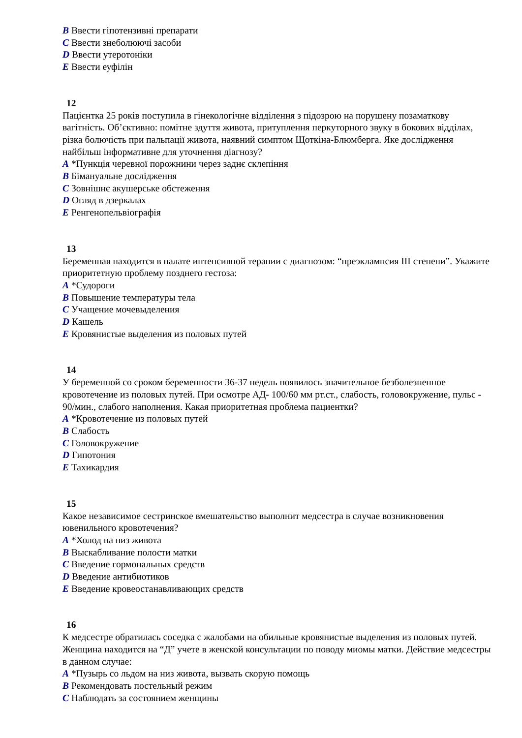B Ввести гіпотензивні препарати
C Ввести знеболюючі засоби
D Ввести утеротоніки
E Ввести еуфілін
12
Пацієнтка 25 років поступила в гінекологічне відділення з підозрою на порушену позаматкову вагітність. Об’єктивно: помітне здуття живота, притуплення перкуторного звуку в бокових відділах, різка болючість при пальпації живота, наявний симптом Щоткіна-Блюмберга. Яке дослідження найбільш інформативне для уточнення діагнозу?
A *Пункція черевної порожнини через заднє склепіння
B Бімануальне дослідження
C Зовнішнє акушерське обстеження
D Огляд в дзеркалах
E Ренгенопельвіографія
13
Беременная находится в палате интенсивной терапии с диагнозом: “преэклампсия III степени”. Укажите приоритетную проблему позднего гестоза:
A *Судороги
B Повышение температуры тела
C Учащение мочевыделения
D Кашель
E Кровянистые выделения из половых путей
14
У беременной со сроком беременности 36-37 недель появилось значительное безболезненное кровотечение из половых путей. При осмотре АД- 100/60 мм рт.ст., слабость, головокружение, пульс - 90/мин., слабого наполнения. Какая приоритетная проблема пациентки?
A *Кровотечение из половых путей
B Слабость
C Головокружение
D Гипотония
E Тахикардия
15
Какое независимое сестринское вмешательство выполнит медсестра в случае возникновения ювенильного кровотечения?
A *Холод на низ живота
B Выскабливание полости матки
C Введение гормональных средств
D Введение антибиотиков
E Введение кровеостанавливающих средств
16
К медсестре обратилась соседка с жалобами на обильные кровянистые выделения из половых путей. Женщина находится на “Д” учете в женской консультации по поводу миомы матки. Действие медсестры в данном случае:
A *Пузырь со льдом на низ живота, вызвать скорую помощь
B Рекомендовать постельный режим
C Наблюдать за состоянием женщины